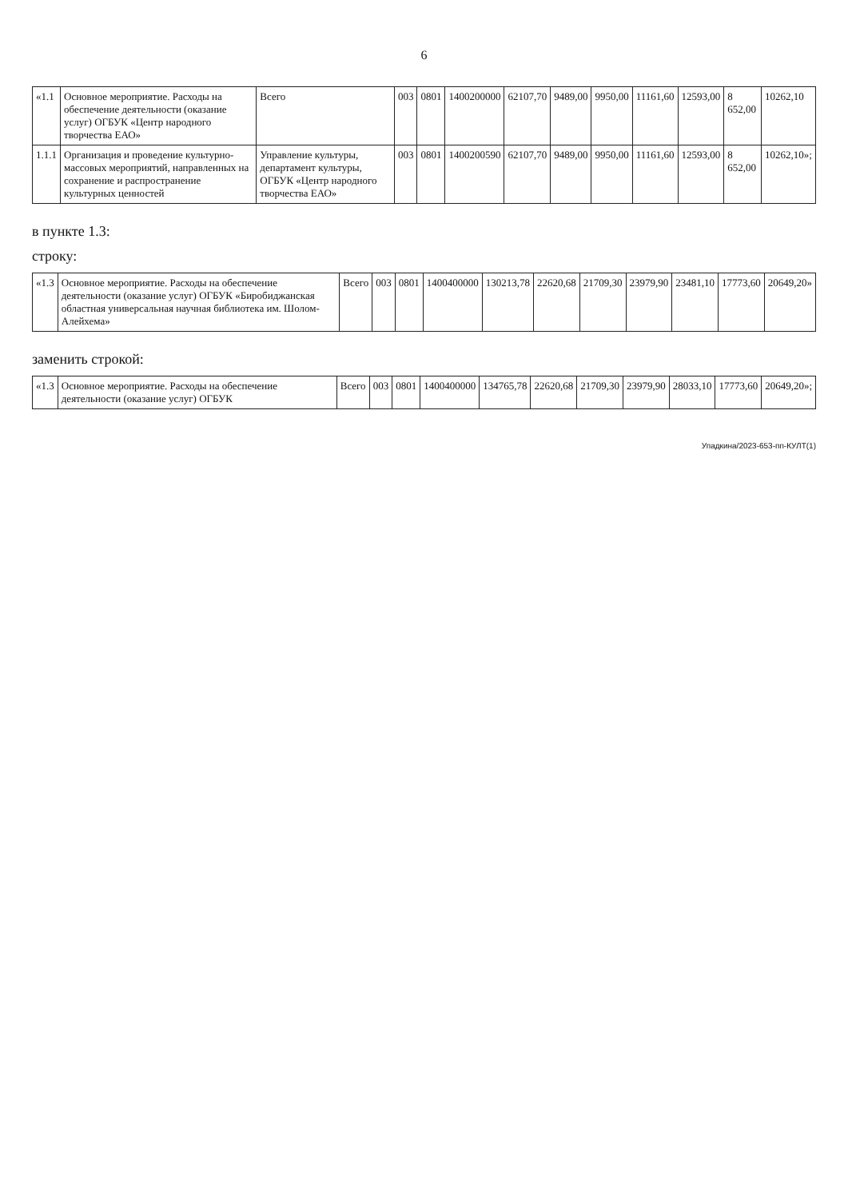6
| «1.1 | Основное мероприятие. Расходы на обеспечение деятельности (оказание услуг) ОГБУК «Центр народного творчества ЕАО» | Всего | 003 | 0801 | 1400200000 | 62107,70 | 9489,00 | 9950,00 | 11161,60 | 12593,00 | 8 652,00 | 10262,10 |
| 1.1.1 | Организация и проведение культурно-массовых мероприятий, направленных на сохранение и распространение культурных ценностей | Управление культуры, департамент культуры, ОГБУК «Центр народного творчества ЕАО» | 003 | 0801 | 1400200590 | 62107,70 | 9489,00 | 9950,00 | 11161,60 | 12593,00 | 8 652,00 | 10262,10»; |
в пункте 1.3:
строку:
| «1.3 | Основное мероприятие. Расходы на обеспечение деятельности (оказание услуг) ОГБУК «Биробиджанская областная универсальная научная библиотека им. Шолом-Алейхема» | Всего | 003 | 0801 | 1400400000 | 130213,78 | 22620,68 | 21709,30 | 23979,90 | 23481,10 | 17773,60 | 20649,20» |
заменить строкой:
| «1.3 | Основное мероприятие. Расходы на обеспечение деятельности (оказание услуг) ОГБУК | Всего | 003 | 0801 | 1400400000 | 134765,78 | 22620,68 | 21709,30 | 23979,90 | 28033,10 | 17773,60 | 20649,20»; |
Упадкина/2023-653-пп-КУЛТ(1)